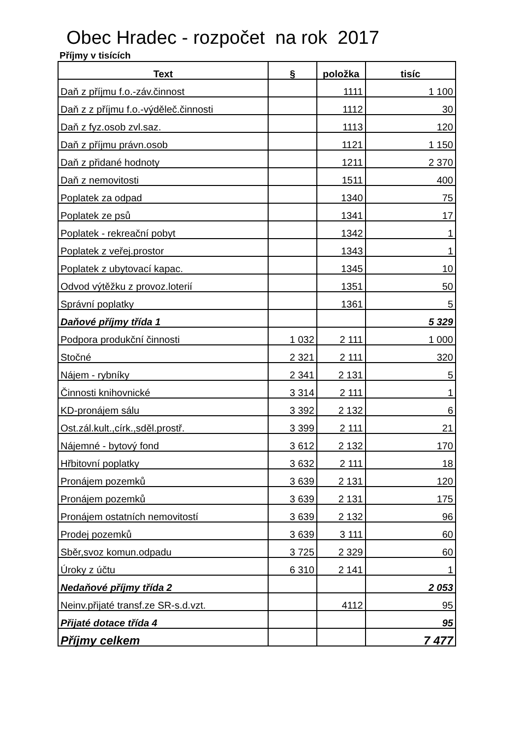Obec Hradec - rozpočet na rok 2017
Příjmy v tisících
| Text | § | položka | tisíc |
| --- | --- | --- | --- |
| Daň z příjmu f.o.-záv.činnost | | 1111 | 1 100 |
| Daň z z příjmu f.o.-výděleč.činnosti | | 1112 | 30 |
| Daň z fyz.osob zvl.saz. | | 1113 | 120 |
| Daň z příjmu právn.osob | | 1121 | 1 150 |
| Daň z přidané hodnoty | | 1211 | 2 370 |
| Daň z nemovitosti | | 1511 | 400 |
| Poplatek za odpad | | 1340 | 75 |
| Poplatek ze psů | | 1341 | 17 |
| Poplatek - rekreační pobyt | | 1342 | 1 |
| Poplatek z veřej.prostor | | 1343 | 1 |
| Poplatek z ubytovací kapac. | | 1345 | 10 |
| Odvod výtěžku z provoz.loterií | | 1351 | 50 |
| Správní poplatky | | 1361 | 5 |
| Daňové příjmy třída 1 | | | 5 329 |
| Podpora produkční činnosti | 1 032 | 2 111 | 1 000 |
| Stočné | 2 321 | 2 111 | 320 |
| Nájem - rybníky | 2 341 | 2 131 | 5 |
| Činnosti knihovnické | 3 314 | 2 111 | 1 |
| KD-pronájem sálu | 3 392 | 2 132 | 6 |
| Ost.zál.kult.,círk.,sděl.prostř. | 3 399 | 2 111 | 21 |
| Nájemné - bytový fond | 3 612 | 2 132 | 170 |
| Hřbitovní poplatky | 3 632 | 2 111 | 18 |
| Pronájem pozemků | 3 639 | 2 131 | 120 |
| Pronájem pozemků | 3 639 | 2 131 | 175 |
| Pronájem ostatních nemovitostí | 3 639 | 2 132 | 96 |
| Prodej pozemků | 3 639 | 3 111 | 60 |
| Sběr,svoz komun.odpadu | 3 725 | 2 329 | 60 |
| Úroky z účtu | 6 310 | 2 141 | 1 |
| Nedaňové příjmy třída 2 | | | 2 053 |
| Neinv.přijaté transf.ze SR-s.d.vzt. | | 4112 | 95 |
| Přijaté dotace třída 4 | | | 95 |
| Příjmy celkem | | | 7 477 |